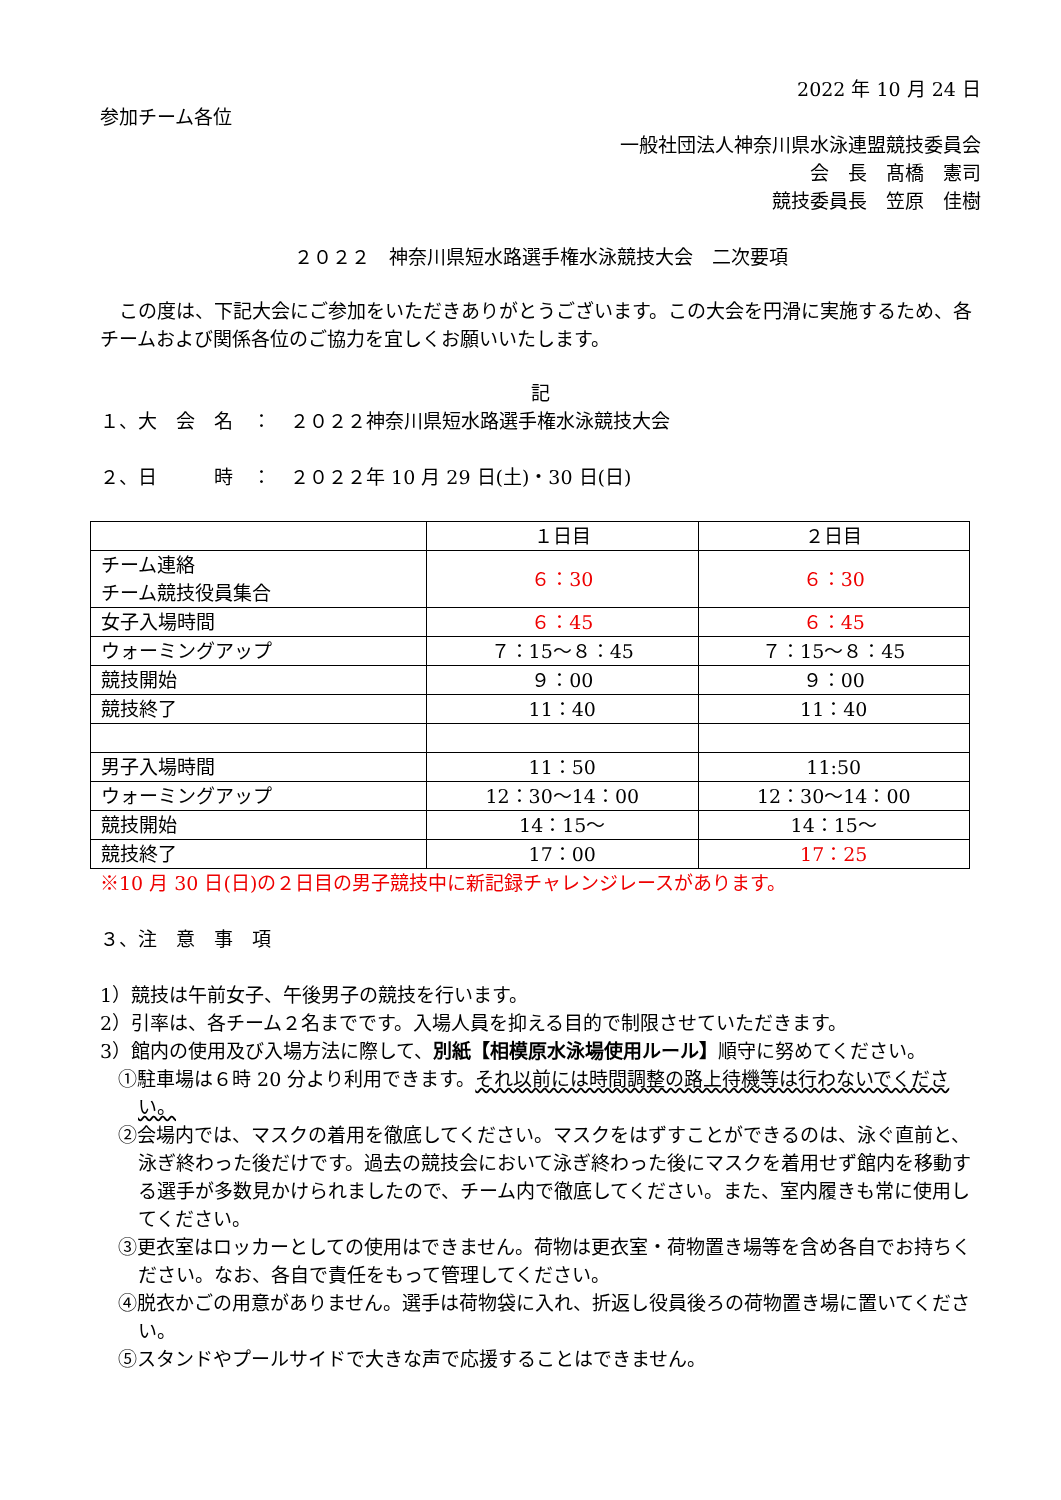2022 年 10 月 24 日
参加チーム各位
一般社団法人神奈川県水泳連盟競技委員会
会　長　髙橋　憲司
競技委員長　笠原　佳樹
２０２２　神奈川県短水路選手権水泳競技大会　二次要項
　この度は、下記大会にご参加をいただきありがとうございます。この大会を円滑に実施するため、各チームおよび関係各位のご協力を宜しくお願いいたします。
記
１、大　会　名　：　２０２２神奈川県短水路選手権水泳競技大会
２、日　　　時　：　２０２２年 10 月 29 日(土)・30 日(日)
| | １日目 | ２日目 |
| チーム連絡 チーム競技役員集合 | ６：30 | ６：30 |
| 女子入場時間 | ６：45 | ６：45 |
| ウォーミングアップ | ７：15～８：45 | ７：15～８：45 |
| 競技開始 | ９：00 | ９：00 |
| 競技終了 | 11：40 | 11：40 |
| 男子入場時間 | 11：50 | 11:50 |
| ウォーミングアップ | 12：30～14：00 | 12：30～14：00 |
| 競技開始 | 14：15～ | 14：15～ |
| 競技終了 | 17：00 | 17：25 |
※10 月 30 日(日)の２日目の男子競技中に新記録チャレンジレースがあります。
３、注　意　事　項
1）競技は午前女子、午後男子の競技を行います。
2）引率は、各チーム２名までです。入場人員を抑える目的で制限させていただきます。
3）館内の使用及び入場方法に際して、別紙【相模原水泳場使用ルール】順守に努めてください。
①駐車場は６時 20 分より利用できます。それ以前には時間調整の路上待機等は行わないでください。
②会場内では、マスクの着用を徹底してください。マスクをはずすことができるのは、泳ぐ直前と、泳ぎ終わった後だけです。過去の競技会において泳ぎ終わった後にマスクを着用せず館内を移動する選手が多数見かけられましたので、チーム内で徹底してください。また、室内履きも常に使用してください。
③更衣室はロッカーとしての使用はできません。荷物は更衣室・荷物置き場等を含め各自でお持ちください。なお、各自で責任をもって管理してください。
④脱衣かごの用意がありません。選手は荷物袋に入れ、折返し役員後ろの荷物置き場に置いてください。
⑤スタンドやプールサイドで大きな声で応援することはできません。